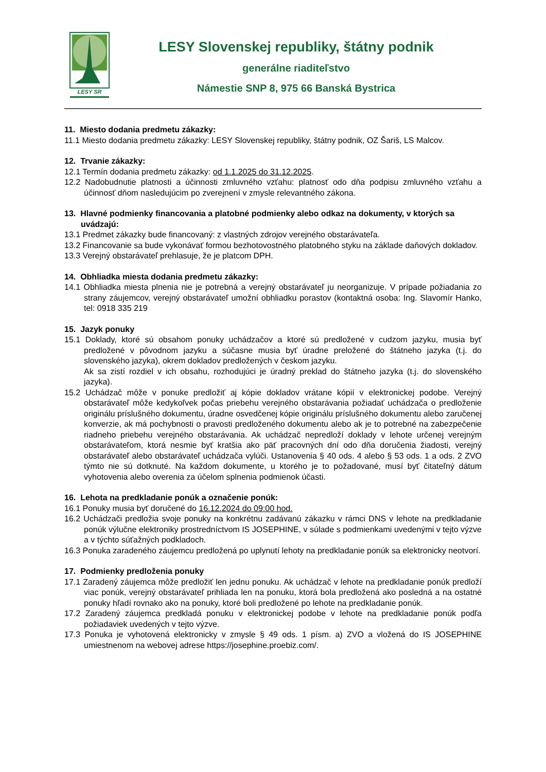LESY SR
LESY Slovenskej republiky, štátny podnik
generálne riaditeľstvo
Námestie SNP 8, 975 66 Banská Bystrica
11. Miesto dodania predmetu zákazky:
11.1 Miesto dodania predmetu zákazky: LESY Slovenskej republiky, štátny podnik, OZ Šariš, LS Malcov.
12. Trvanie zákazky:
12.1 Termín dodania predmetu zákazky: od 1.1.2025 do 31.12.2025.
12.2 Nadobudnutie platnosti a účinnosti zmluvného vzťahu: platnosť odo dňa podpisu zmluvného vzťahu a účinnosť dňom nasledujúcim po zverejnení v zmysle relevantného zákona.
13. Hlavné podmienky financovania a platobné podmienky alebo odkaz na dokumenty, v ktorých sa uvádzajú:
13.1 Predmet zákazky bude financovaný: z vlastných zdrojov verejného obstarávateľa.
13.2 Financovanie sa bude vykonávať formou bezhotovostného platobného styku na základe daňových dokladov.
13.3 Verejný obstarávateľ prehlasuje, že je platcom DPH.
14. Obhliadka miesta dodania predmetu zákazky:
14.1 Obhliadka miesta plnenia nie je potrebná a verejný obstarávateľ ju neorganizuje. V prípade požiadania zo strany záujemcov, verejný obstarávateľ umožní obhliadku porastov (kontaktná osoba: Ing. Slavomír Hanko, tel: 0918 335 219
15. Jazyk ponuky
15.1 Doklady, ktoré sú obsahom ponuky uchádzačov a ktoré sú predložené v cudzom jazyku, musia byť predložené v pôvodnom jazyku a súčasne musia byť úradne preložené do štátneho jazyka (t.j. do slovenského jazyka), okrem dokladov predložených v českom jazyku.
Ak sa zistí rozdiel v ich obsahu, rozhodujúci je úradný preklad do štátneho jazyka (t.j. do slovenského jazyka).
15.2 Uchádzač môže v ponuke predložiť aj kópie dokladov vrátane kópií v elektronickej podobe. Verejný obstarávateľ môže kedykoľvek počas priebehu verejného obstarávania požiadať uchádzača o predloženie originálu príslušného dokumentu, úradne osvedčenej kópie originálu príslušného dokumentu alebo zaručenej konverzie, ak má pochybnosti o pravosti predloženého dokumentu alebo ak je to potrebné na zabezpečenie riadneho priebehu verejného obstarávania. Ak uchádzač nepredloží doklady v lehote určenej verejným obstarávateľom, ktorá nesmie byť kratšia ako päť pracovných dní odo dňa doručenia žiadosti, verejný obstarávateľ alebo obstarávateľ uchádzača vylúči. Ustanovenia § 40 ods. 4 alebo § 53 ods. 1 a ods. 2 ZVO týmto nie sú dotknuté. Na každom dokumente, u ktorého je to požadované, musí byť čitateľný dátum vyhotovenia alebo overenia za účelom splnenia podmienok účasti.
16. Lehota na predkladanie ponúk a označenie ponúk:
16.1 Ponuky musia byť doručené do 16.12.2024 do 09:00 hod.
16.2 Uchádzači predložia svoje ponuky na konkrétnu zadávanú zákazku v rámci DNS v lehote na predkladanie ponúk výlučne elektroniky prostredníctvom IS JOSEPHINE, v súlade s podmienkami uvedenými v tejto výzve a v týchto súťažných podkladoch.
16.3 Ponuka zaradeného záujemcu predložená po uplynutí lehoty na predkladanie ponúk sa elektronicky neotvorí.
17. Podmienky predloženia ponuky
17.1 Zaradený záujemca môže predložiť len jednu ponuku. Ak uchádzač v lehote na predkladanie ponúk predloží viac ponúk, verejný obstarávateľ prihliada len na ponuku, ktorá bola predložená ako posledná a na ostatné ponuky hľadí rovnako ako na ponuky, ktoré boli predložené po lehote na predkladanie ponúk.
17.2 Zaradený záujemca predkladá ponuku v elektronickej podobe v lehote na predkladanie ponúk podľa požiadaviek uvedených v tejto výzve.
17.3 Ponuka je vyhotovená elektronicky v zmysle § 49 ods. 1 písm. a) ZVO a vložená do IS JOSEPHINE umiestnenom na webovej adrese https://josephine.proebiz.com/.